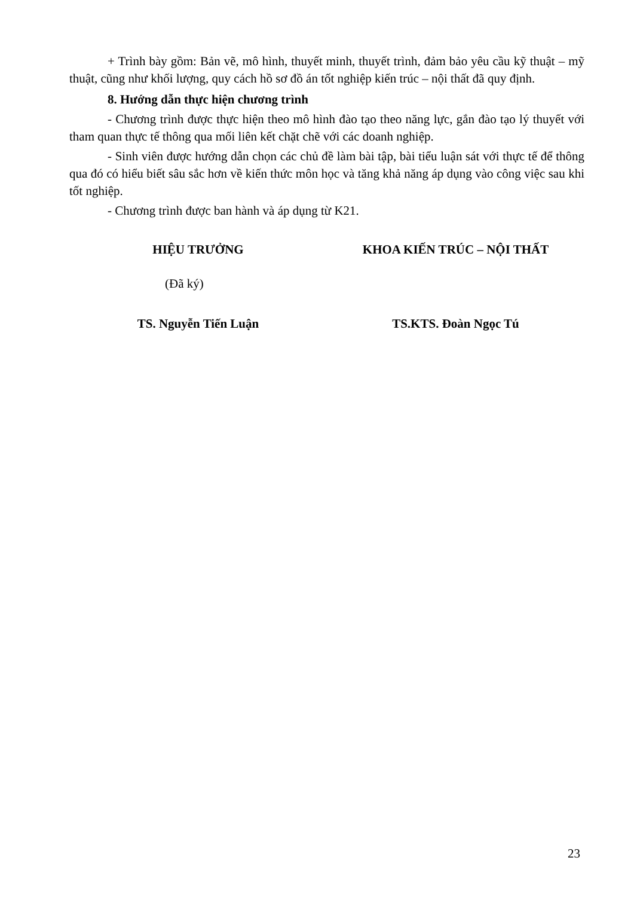+ Trình bày gồm: Bản vẽ, mô hình, thuyết minh, thuyết trình, đảm bảo yêu cầu kỹ thuật – mỹ thuật, cũng như khối lượng, quy cách hồ sơ đồ án tốt nghiệp kiến trúc – nội thất đã quy định.
8. Hướng dẫn thực hiện chương trình
- Chương trình được thực hiện theo mô hình đào tạo theo năng lực, gắn đào tạo lý thuyết với tham quan thực tế thông qua mối liên kết chặt chẽ với các doanh nghiệp.
- Sinh viên được hướng dẫn chọn các chủ đề làm bài tập, bài tiểu luận sát với thực tế để thông qua đó có hiểu biết sâu sắc hơn về kiến thức môn học và tăng khả năng áp dụng vào công việc sau khi tốt nghiệp.
- Chương trình được ban hành và áp dụng từ K21.
HIỆU TRƯỞNG KHOA KIẾN TRÚC – NỘI THẤT
(Đã ký)
TS. Nguyễn Tiến Luận TS.KTS. Đoàn Ngọc Tú
23